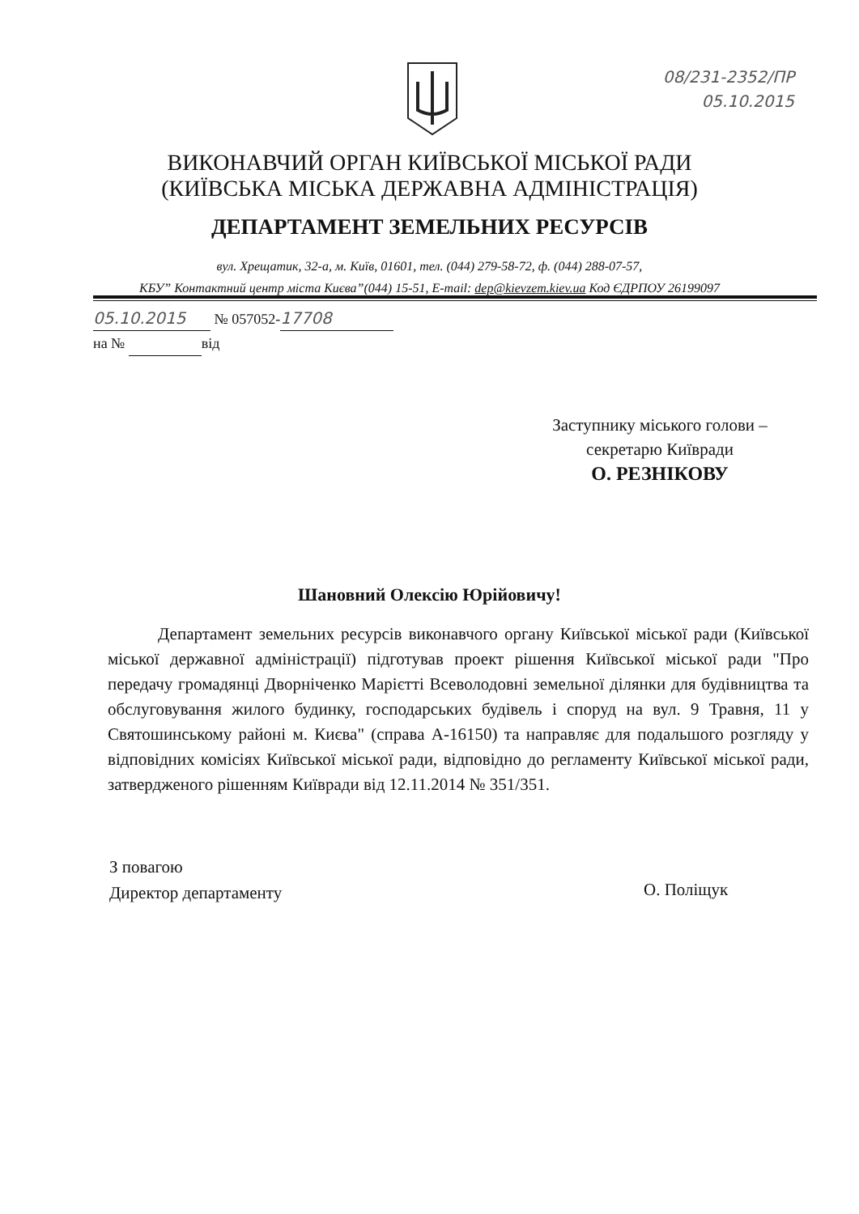08/231-2352/ПР
05.10.2015
ВИКОНАВЧИЙ ОРГАН КИЇВСЬКОЇ МІСЬКОЇ РАДИ
(КИЇВСЬКА МІСЬКА ДЕРЖАВНА АДМІНІСТРАЦІЯ)
ДЕПАРТАМЕНТ ЗЕМЕЛЬНИХ РЕСУРСІВ
вул. Хрещатик, 32-а, м. Київ, 01601, тел. (044) 279-58-72, ф. (044) 288-07-57,
КБУ” Контактний центр міста Києва”(044) 15-51, E-mail: dep@kievzem.kiev.ua Код ЄДРПОУ 26199097
05.10.2015 № 057052- 17708
на № від
Заступнику міського голови –
секретарю Київради
О. РЕЗНІКОВУ
Шановний Олексію Юрійовичу!
Департамент земельних ресурсів виконавчого органу Київської міської ради (Київської міської державної адміністрації) підготував проект рішення Київської міської ради "Про передачу громадянці Дворніченко Марієтті Всеволодовні земельної ділянки для будівництва та обслуговування жилого будинку, господарських будівель і споруд на вул. 9 Травня, 11 у Святошинському районі м. Києва" (справа А-16150) та направляє для подальшого розгляду у відповідних комісіях Київської міської ради, відповідно до регламенту Київської міської ради, затвердженого рішенням Київради від 12.11.2014 № 351/351.
З повагою
Директор департаменту
О. Поліщук